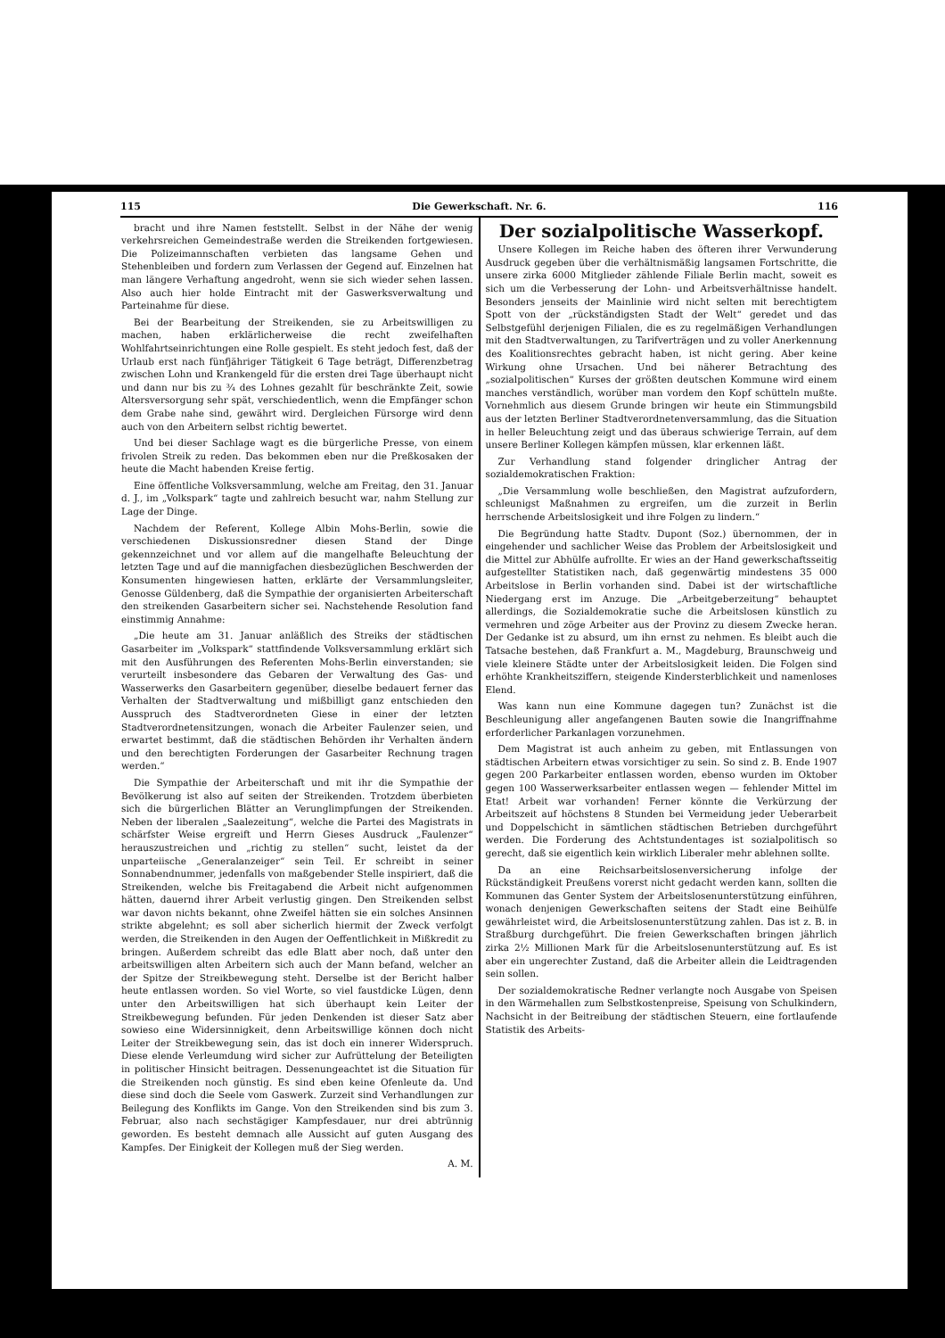115 Die Gewerkschaft. Nr. 6. 116
bracht und ihre Namen feststellt. Selbst in der Nähe der wenig verkehrsreichen Gemeindestraße werden die Streikenden fortgewiesen. Die Polizeimannschaften verbieten das langsame Gehen und Stehenbleiben und fordern zum Verlassen der Gegend auf. Einzelnen hat man längere Verhaftung angedroht, wenn sie sich wieder sehen lassen. Also auch hier holde Eintracht mit der Gaswerksverwaltung und Parteinahme für diese.
Bei der Bearbeitung der Streikenden, sie zu Arbeitswilligen zu machen, haben erklärlicherweise die recht zweifelhaften Wohlfahrtseinrichtungen eine Rolle gespielt. Es steht jedoch fest, daß der Urlaub erst nach fünfjähriger Tätigkeit 6 Tage beträgt, Differenzbetrag zwischen Lohn und Krankengeld für die ersten drei Tage überhaupt nicht und dann nur bis zu ¾ des Lohnes gezahlt für beschränkte Zeit, sowie Altersversorgung sehr spät, verschiedentlich, wenn die Empfänger schon dem Grabe nahe sind, gewährt wird. Dergleichen Fürsorge wird denn auch von den Arbeitern selbst richtig bewertet.
Und bei dieser Sachlage wagt es die bürgerliche Presse, von einem frivolen Streik zu reden. Das bekommen eben nur die Preßkosaken der heute die Macht habenden Kreise fertig.
Eine öffentliche Volksversammlung, welche am Freitag, den 31. Januar d. J., im „Volkspark“ tagte und zahlreich besucht war, nahm Stellung zur Lage der Dinge.
Nachdem der Referent, Kollege Albin Mohs-Berlin, sowie die verschiedenen Diskussionsredner diesen Stand der Dinge gekennzeichnet und vor allem auf die mangelhafte Beleuchtung der letzten Tage und auf die mannigfachen diesbezüglichen Beschwerden der Konsumenten hingewiesen hatten, erklärte der Versammlungsleiter, Genosse Güldenberg, daß die Sympathie der organisierten Arbeiterschaft den streikenden Gasarbeitern sicher sei. Nachstehende Resolution fand einstimmig Annahme:
„Die heute am 31. Januar anläßlich des Streiks der städtischen Gasarbeiter im „Volkspark“ stattfindende Volksversammlung erklärt sich mit den Ausführungen des Referenten Mohs-Berlin einverstanden; sie verurteilt insbesondere das Gebaren der Verwaltung des Gas- und Wasserwerks den Gasarbeitern gegenüber, dieselbe bedauert ferner das Verhalten der Stadtverwaltung und mißbilligt ganz entschieden den Ausspruch des Stadtverordneten Giese in einer der letzten Stadtverordnetensitzungen, wonach die Arbeiter Faulenzer seien, und erwartet bestimmt, daß die städtischen Behörden ihr Verhalten ändern und den berechtigten Forderungen der Gasarbeiter Rechnung tragen werden.“
Die Sympathie der Arbeiterschaft und mit ihr die Sympathie der Bevölkerung ist also auf seiten der Streikenden. Trotzdem überbieten sich die bürgerlichen Blätter an Verunglimpfungen der Streikenden. Neben der liberalen „Saalezeitung“, welche die Partei des Magistrats in schärfster Weise ergreift und Herrn Gieses Ausdruck „Faulenzer“ herauszustreichen und „richtig zu stellen“ sucht, leistet da der unparteiische „Generalanzeiger“ sein Teil. Er schreibt in seiner Sonnabendnummer, jedenfalls von maßgebender Stelle inspiriert, daß die Streikenden, welche bis Freitagabend die Arbeit nicht aufgenommen hätten, dauernd ihrer Arbeit verlustig gingen. Den Streikenden selbst war davon nichts bekannt, ohne Zweifel hätten sie ein solches Ansinnen strikte abgelehnt; es soll aber sicherlich hiermit der Zweck verfolgt werden, die Streikenden in den Augen der Oeffentlichkeit in Mißkredit zu bringen. Außerdem schreibt das edle Blatt aber noch, daß unter den arbeitswilligen alten Arbeitern sich auch der Mann befand, welcher an der Spitze der Streikbewegung steht. Derselbe ist der Bericht halber heute entlassen worden. So viel Worte, so viel faustdicke Lügen, denn unter den Arbeitswilligen hat sich überhaupt kein Leiter der Streikbewegung befunden. Für jeden Denkenden ist dieser Satz aber sowieso eine Widersinnigkeit, denn Arbeitswillige können doch nicht Leiter der Streikbewegung sein, das ist doch ein innerer Widerspruch. Diese elende Verleumdung wird sicher zur Aufrüttelung der Beteiligten in politischer Hinsicht beitragen. Dessenungeachtet ist die Situation für die Streikenden noch günstig. Es sind eben keine Ofenleute da. Und diese sind doch die Seele vom Gaswerk. Zurzeit sind Verhandlungen zur Beilegung des Konflikts im Gange. Von den Streikenden sind bis zum 3. Februar, also nach sechstägiger Kampfesdauer, nur drei abtrünnig geworden. Es besteht demnach alle Aussicht auf guten Ausgang des Kampfes. Der Einigkeit der Kollegen muß der Sieg werden.
A. M.
Der sozialpolitische Wasserkopf.
Unsere Kollegen im Reiche haben des öfteren ihrer Verwunderung Ausdruck gegeben über die verhältnismäßig langsamen Fortschritte, die unsere zirka 6000 Mitglieder zählende Filiale Berlin macht, soweit es sich um die Verbesserung der Lohn- und Arbeitsverhältnisse handelt. Besonders jenseits der Mainlinie wird nicht selten mit berechtigtem Spott von der „rückständigsten Stadt der Welt“ geredet und das Selbstgefühl derjenigen Filialen, die es zu regelmäßigen Verhandlungen mit den Stadtverwaltungen, zu Tarifverträgen und zu voller Anerkennung des Koalitionsrechtes gebracht haben, ist nicht gering. Aber keine Wirkung ohne Ursachen. Und bei näherer Betrachtung des „sozialpolitischen“ Kurses der größten deutschen Kommune wird einem manches verständlich, worüber man vordem den Kopf schütteln mußte. Vornehmlich aus diesem Grunde bringen wir heute ein Stimmungsbild aus der letzten Berliner Stadtverordnetenversammlung, das die Situation in heller Beleuchtung zeigt und das überaus schwierige Terrain, auf dem unsere Berliner Kollegen kämpfen müssen, klar erkennen läßt.
Zur Verhandlung stand folgender dringlicher Antrag der sozialdemokratischen Fraktion:
„Die Versammlung wolle beschließen, den Magistrat aufzufordern, schleunigst Maßnahmen zu ergreifen, um die zurzeit in Berlin herrschende Arbeitslosigkeit und ihre Folgen zu lindern.“
Die Begründung hatte Stadtv. Dupont (Soz.) übernommen, der in eingehender und sachlicher Weise das Problem der Arbeitslosigkeit und die Mittel zur Abhülfe aufrollte. Er wies an der Hand gewerkschaftsseitig aufgestellter Statistiken nach, daß gegenwärtig mindestens 35 000 Arbeitslose in Berlin vorhanden sind. Dabei ist der wirtschaftliche Niedergang erst im Anzuge. Die „Arbeitgeberzeitung“ behauptet allerdings, die Sozialdemokratie suche die Arbeitslosen künstlich zu vermehren und zöge Arbeiter aus der Provinz zu diesem Zwecke heran. Der Gedanke ist zu absurd, um ihn ernst zu nehmen. Es bleibt auch die Tatsache bestehen, daß Frankfurt a. M., Magdeburg, Braunschweig und viele kleinere Städte unter der Arbeitslosigkeit leiden. Die Folgen sind erhöhte Krankheitsziffern, steigende Kindersterblichkeit und namenloses Elend.
Was kann nun eine Kommune dagegen tun? Zunächst ist die Beschleunigung aller angefangenen Bauten sowie die Inangriffnahme erforderlicher Parkanlagen vorzunehmen.
Dem Magistrat ist auch anheim zu geben, mit Entlassungen von städtischen Arbeitern etwas vorsichtiger zu sein. So sind z. B. Ende 1907 gegen 200 Parkarbeiter entlassen worden, ebenso wurden im Oktober gegen 100 Wasserwerksarbeiter entlassen wegen — fehlender Mittel im Etat! Arbeit war vorhanden! Ferner könnte die Verkürzung der Arbeitszeit auf höchstens 8 Stunden bei Vermeidung jeder Ueberarbeit und Doppelschicht in sämtlichen städtischen Betrieben durchgeführt werden. Die Forderung des Achtstundentages ist sozialpolitisch so gerecht, daß sie eigentlich kein wirklich Liberaler mehr ablehnen sollte.
Da an eine Reichsarbeitslosenversicherung infolge der Rückständigkeit Preußens vorerst nicht gedacht werden kann, sollten die Kommunen das Genter System der Arbeitslosenunterstützung einführen, wonach denjenigen Gewerkschaften seitens der Stadt eine Beihülfe gewährleistet wird, die Arbeitslosenunterstützung zahlen. Das ist z. B. in Straßburg durchgeführt. Die freien Gewerkschaften bringen jährlich zirka 2½ Millionen Mark für die Arbeitslosenunterstützung auf. Es ist aber ein ungerechter Zustand, daß die Arbeiter allein die Leidtragenden sein sollen.
Der sozialdemokratische Redner verlangte noch Ausgabe von Speisen in den Wärmehallen zum Selbstkostenpreise, Speisung von Schulkindern, Nachsicht in der Beitreibung der städtischen Steuern, eine fortlaufende Statistik des Arbeits-